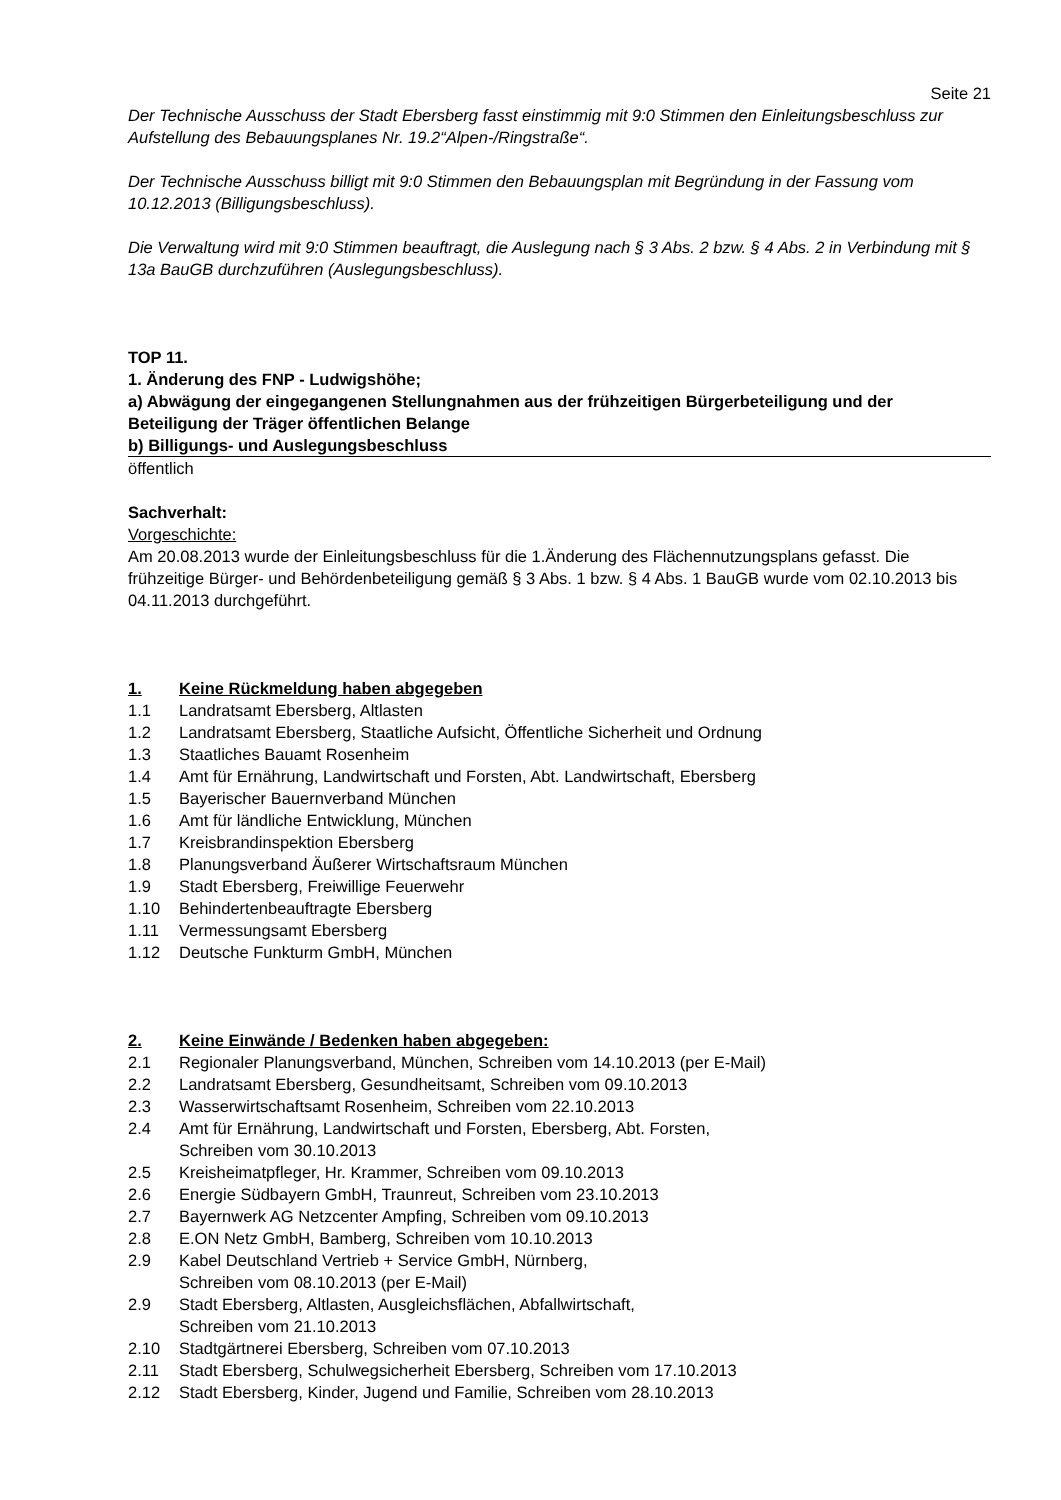Seite 21
Der Technische Ausschuss der Stadt Ebersberg fasst einstimmig mit 9:0 Stimmen den Einleitungsbeschluss zur Aufstellung des Bebauungsplanes Nr. 19.2“Alpen-/Ringstraße“.
Der Technische Ausschuss billigt mit 9:0 Stimmen den Bebauungsplan mit Begründung in der Fassung vom 10.12.2013 (Billigungsbeschluss).
Die Verwaltung wird mit 9:0 Stimmen beauftragt, die Auslegung nach § 3 Abs. 2 bzw. § 4 Abs. 2 in Verbindung mit § 13a BauGB durchzuführen (Auslegungsbeschluss).
TOP 11.
1. Änderung des FNP - Ludwigshöhe;
a) Abwägung der eingegangenen Stellungnahmen aus der frühzeitigen Bürgerbeteiligung und der Beteiligung der Träger öffentlichen Belange
b) Billigungs- und Auslegungsbeschluss
öffentlich
Sachverhalt:
Vorgeschichte:
Am 20.08.2013 wurde der Einleitungsbeschluss für die 1.Änderung des Flächennutzungsplans gefasst. Die frühzeitige Bürger- und Behördenbeteiligung gemäß § 3 Abs. 1 bzw. § 4 Abs. 1 BauGB wurde vom 02.10.2013 bis 04.11.2013 durchgeführt.
1. Keine Rückmeldung haben abgegeben
1.1 Landratsamt Ebersberg, Altlasten
1.2 Landratsamt Ebersberg, Staatliche Aufsicht, Öffentliche Sicherheit und Ordnung
1.3 Staatliches Bauamt Rosenheim
1.4 Amt für Ernährung, Landwirtschaft und Forsten, Abt. Landwirtschaft, Ebersberg
1.5 Bayerischer Bauernverband München
1.6 Amt für ländliche Entwicklung, München
1.7 Kreisbrandinspektion Ebersberg
1.8 Planungsverband Äußerer Wirtschaftsraum München
1.9 Stadt Ebersberg, Freiwillige Feuerwehr
1.10 Behindertenbeauftragte Ebersberg
1.11 Vermessungsamt Ebersberg
1.12 Deutsche Funkturm GmbH, München
2. Keine Einwände / Bedenken haben abgegeben:
2.1 Regionaler Planungsverband, München, Schreiben vom 14.10.2013 (per E-Mail)
2.2 Landratsamt Ebersberg, Gesundheitsamt, Schreiben vom 09.10.2013
2.3 Wasserwirtschaftsamt Rosenheim, Schreiben vom 22.10.2013
2.4 Amt für Ernährung, Landwirtschaft und Forsten, Ebersberg, Abt. Forsten,
Schreiben vom 30.10.2013
2.5 Kreisheimatpfleger, Hr. Krammer, Schreiben vom 09.10.2013
2.6 Energie Südbayern GmbH, Traunreut, Schreiben vom 23.10.2013
2.7 Bayernwerk AG Netzcenter Ampfing, Schreiben vom 09.10.2013
2.8 E.ON Netz GmbH, Bamberg, Schreiben vom 10.10.2013
2.9 Kabel Deutschland Vertrieb + Service GmbH, Nürnberg,
Schreiben vom 08.10.2013 (per E-Mail)
2.9 Stadt Ebersberg, Altlasten, Ausgleichsflächen, Abfallwirtschaft,
Schreiben vom 21.10.2013
2.10 Stadtgärtnerei Ebersberg, Schreiben vom 07.10.2013
2.11 Stadt Ebersberg, Schulwegsicherheit Ebersberg, Schreiben vom 17.10.2013
2.12 Stadt Ebersberg, Kinder, Jugend und Familie, Schreiben vom 28.10.2013